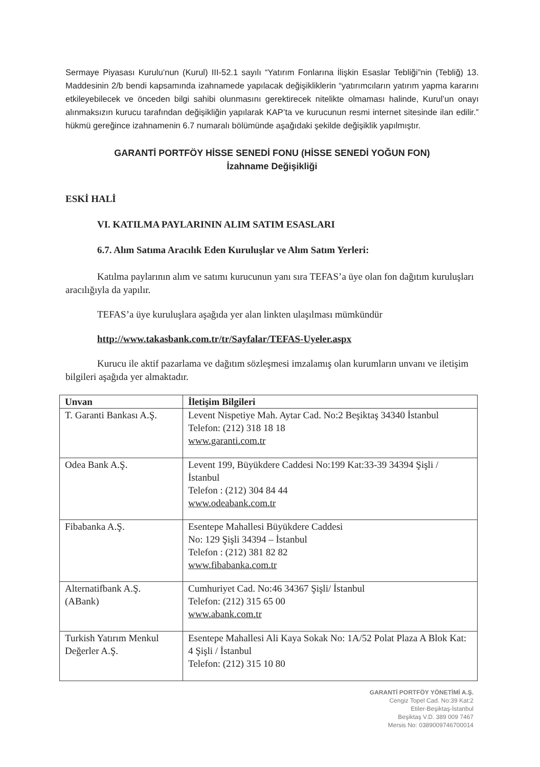Sermaye Piyasası Kurulu’nun (Kurul) III-52.1 sayılı “Yatırım Fonlarına İlişkin Esaslar Tebliği”nin (Tebliğ) 13. Maddesinin 2/b bendi kapsamında izahnamede yapılacak değişikliklerin “yatırımcıların yatırım yapma kararını etkileyebilecek ve önceden bilgi sahibi olunmasını gerektirecek nitelikte olmaması halinde, Kurul’un onayı alınmaksızın kurucu tarafından değişikliğin yapılarak KAP’ta ve kurucunun resmi internet sitesinde ilan edilir.” hükmü gereğince izahnamenin 6.7 numaralı bölümünde aşağıdaki şekilde değişiklik yapılmıştır.
GARANTİ PORTFÖY HİSSE SENEDİ FONU (HİSSE SENEDİ YOĞUN FON)
İzahname Değişikliği
ESKİ HALİ
VI. KATILMA PAYLARININ ALIM SATIM ESASLARI
6.7. Alım Satıma Aracılık Eden Kuruluşlar ve Alım Satım Yerleri:
Katılma paylarının alım ve satımı kurucunun yanı sıra TEFAS’a üye olan fon dağıtım kuruluşları aracılığıyla da yapılır.
TEFAS’a üye kuruluşlara aşağıda yer alan linkten ulaşılması mümkündür
http://www.takasbank.com.tr/tr/Sayfalar/TEFAS-Uyeler.aspx
Kurucu ile aktif pazarlama ve dağıtım sözleşmesi imzalamış olan kurumların unvanı ve iletişim bilgileri aşağıda yer almaktadır.
| Unvan | İletişim Bilgileri |
| --- | --- |
| T. Garanti Bankası A.Ş. | Levent Nispetiye Mah. Aytar Cad. No:2 Beşiktaş 34340 İstanbul Telefon: (212) 318 18 18 www.garanti.com.tr |
| Odea Bank A.Ş. | Levent 199, Büyükdere Caddesi No:199 Kat:33-39 34394 Şişli / İstanbul Telefon : (212) 304 84 44 www.odeabank.com.tr |
| Fibabanka A.Ş. | Esentepe Mahallesi Büyükdere Caddesi No: 129 Şişli 34394 – İstanbul Telefon : (212) 381 82 82 www.fibabanka.com.tr |
| Alternatifbank A.Ş. (ABank) | Cumhuriyet Cad. No:46 34367 Şişli/ İstanbul Telefon: (212) 315 65 00 www.abank.com.tr |
| Turkish Yatırım Menkul Değerler A.Ş. | Esentepe Mahallesi Ali Kaya Sokak No: 1A/52 Polat Plaza A Blok Kat: 4 Şişli / İstanbul Telefon: (212) 315 10 80 |
GARANTİ PORTFÖY YÖNETİMİ A.Ş.
Cengiz Topel Cad. No:39 Kat:2
Etiler-Beşiktaş-İstanbul
Beşiktaş V.D. 389 009 7467
Mersis No: 0389009746700014